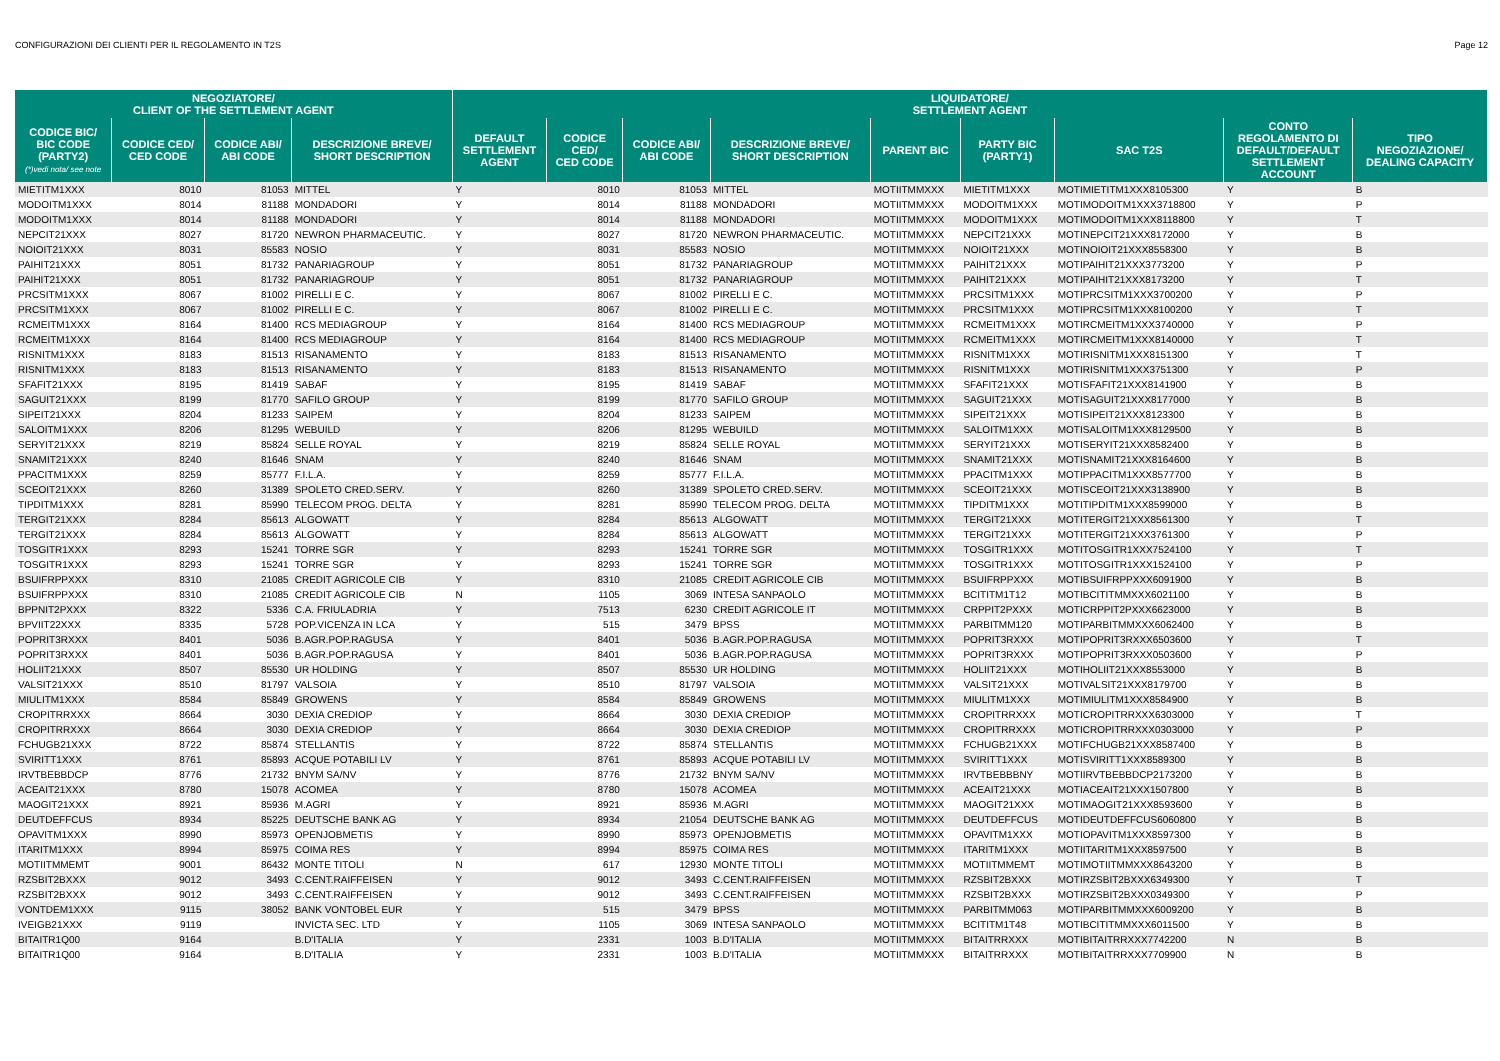CONFIGURAZIONI DEI CLIENTI PER IL REGOLAMENTO IN T2S Page 12
| NEGOZIATORE/ CLIENT OF THE SETTLEMENT AGENT | | | | LIQUIDATORE/ SETTLEMENT AGENT | | | | | | | | |
| --- | --- | --- | --- | --- | --- | --- | --- | --- | --- | --- | --- | --- |
| CODICE BIC/ BIC CODE (PARTY2) (*)vedi nota/ see note | CODICE CED/ CED CODE | CODICE ABI/ ABI CODE | DESCRIZIONE BREVE/ SHORT DESCRIPTION | DEFAULT SETTLEMENT AGENT | CODICE CED/ CED CODE | CODICE ABI/ ABI CODE | DESCRIZIONE BREVE/ SHORT DESCRIPTION | PARENT BIC | PARTY BIC (PARTY1) | SAC T2S | CONTO REGOLAMENTO DI DEFAULT/DEFAULT SETTLEMENT ACCOUNT | TIPO NEGOZIAZIONE/ DEALING CAPACITY |
| MIETITM1XXX | 8010 | 81053 | MITTEL | Y | 8010 | 81053 | MITTEL | MOTIITMMXXX | MIETITM1XXX | MOTIMIETITM1XXX8105300 | Y | B |
| MODOITM1XXX | 8014 | 81188 | MONDADORI | Y | 8014 | 81188 | MONDADORI | MOTIITMMXXX | MODOITM1XXX | MOTIMODOITM1XXX3718800 | Y | P |
| MODOITM1XXX | 8014 | 81188 | MONDADORI | Y | 8014 | 81188 | MONDADORI | MOTIITMMXXX | MODOITM1XXX | MOTIMODOITM1XXX8118800 | Y | T |
| NEPCIT21XXX | 8027 | 81720 | NEWRON PHARMACEUTIC. | Y | 8027 | 81720 | NEWRON PHARMACEUTIC. | MOTIITMMXXX | NEPCIT21XXX | MOTINEPCIT21XXX8172000 | Y | B |
| NOIOIT21XXX | 8031 | 85583 | NOSIO | Y | 8031 | 85583 | NOSIO | MOTIITMMXXX | NOIOIT21XXX | MOTINOIOIT21XXX8558300 | Y | B |
| PAIHIT21XXX | 8051 | 81732 | PANARIAGROUP | Y | 8051 | 81732 | PANARIAGROUP | MOTIITMMXXX | PAIHIT21XXX | MOTIPAIHIT21XXX3773200 | Y | P |
| PAIHIT21XXX | 8051 | 81732 | PANARIAGROUP | Y | 8051 | 81732 | PANARIAGROUP | MOTIITMMXXX | PAIHIT21XXX | MOTIPAIHIT21XXX8173200 | Y | T |
| PRCSITM1XXX | 8067 | 81002 | PIRELLI E C. | Y | 8067 | 81002 | PIRELLI E C. | MOTIITMMXXX | PRCSITM1XXX | MOTIPRCSITM1XXX3700200 | Y | P |
| PRCSITM1XXX | 8067 | 81002 | PIRELLI E C. | Y | 8067 | 81002 | PIRELLI E C. | MOTIITMMXXX | PRCSITM1XXX | MOTIPRCSITM1XXX8100200 | Y | T |
| RCMEITM1XXX | 8164 | 81400 | RCS MEDIAGROUP | Y | 8164 | 81400 | RCS MEDIAGROUP | MOTIITMMXXX | RCMEITM1XXX | MOTIRCMEITM1XXX3740000 | Y | P |
| RCMEITM1XXX | 8164 | 81400 | RCS MEDIAGROUP | Y | 8164 | 81400 | RCS MEDIAGROUP | MOTIITMMXXX | RCMEITM1XXX | MOTIRCMEITM1XXX8140000 | Y | T |
| RISNITM1XXX | 8183 | 81513 | RISANAMENTO | Y | 8183 | 81513 | RISANAMENTO | MOTIITMMXXX | RISNITM1XXX | MOTIRISNITM1XXX8151300 | Y | T |
| RISNITM1XXX | 8183 | 81513 | RISANAMENTO | Y | 8183 | 81513 | RISANAMENTO | MOTIITMMXXX | RISNITM1XXX | MOTIRISNITM1XXX3751300 | Y | P |
| SFAFIT21XXX | 8195 | 81419 | SABAF | Y | 8195 | 81419 | SABAF | MOTIITMMXXX | SFAFIT21XXX | MOTISFAFIT21XXX8141900 | Y | B |
| SAGUIT21XXX | 8199 | 81770 | SAFILO GROUP | Y | 8199 | 81770 | SAFILO GROUP | MOTIITMMXXX | SAGUIT21XXX | MOTISAGUIT21XXX8177000 | Y | B |
| SIPEIT21XXX | 8204 | 81233 | SAIPEM | Y | 8204 | 81233 | SAIPEM | MOTIITMMXXX | SIPEIT21XXX | MOTISIPEIT21XXX8123300 | Y | B |
| SALOITM1XXX | 8206 | 81295 | WEBUILD | Y | 8206 | 81295 | WEBUILD | MOTIITMMXXX | SALOITM1XXX | MOTISALOITM1XXX8129500 | Y | B |
| SERYIT21XXX | 8219 | 85824 | SELLE ROYAL | Y | 8219 | 85824 | SELLE ROYAL | MOTIITMMXXX | SERYIT21XXX | MOTISERYIT21XXX8582400 | Y | B |
| SNAMIT21XXX | 8240 | 81646 | SNAM | Y | 8240 | 81646 | SNAM | MOTIITMMXXX | SNAMIT21XXX | MOTISNAMIT21XXX8164600 | Y | B |
| PPACITM1XXX | 8259 | 85777 | F.I.L.A. | Y | 8259 | 85777 | F.I.L.A. | MOTIITMMXXX | PPACITM1XXX | MOTIPPACITM1XXX8577700 | Y | B |
| SCEOIT21XXX | 8260 | 31389 | SPOLETO CRED.SERV. | Y | 8260 | 31389 | SPOLETO CRED.SERV. | MOTIITMMXXX | SCEOIT21XXX | MOTISCEOIT21XXX3138900 | Y | B |
| TIPDITM1XXX | 8281 | 85990 | TELECOM PROG. DELTA | Y | 8281 | 85990 | TELECOM PROG. DELTA | MOTIITMMXXX | TIPDITM1XXX | MOTITIPDITM1XXX8599000 | Y | B |
| TERGIT21XXX | 8284 | 85613 | ALGOWATT | Y | 8284 | 85613 | ALGOWATT | MOTIITMMXXX | TERGIT21XXX | MOTITERGIT21XXX8561300 | Y | T |
| TERGIT21XXX | 8284 | 85613 | ALGOWATT | Y | 8284 | 85613 | ALGOWATT | MOTIITMMXXX | TERGIT21XXX | MOTITERGIT21XXX3761300 | Y | P |
| TOSGITR1XXX | 8293 | 15241 | TORRE SGR | Y | 8293 | 15241 | TORRE SGR | MOTIITMMXXX | TOSGITR1XXX | MOTITOSGITR1XXX7524100 | Y | T |
| TOSGITR1XXX | 8293 | 15241 | TORRE SGR | Y | 8293 | 15241 | TORRE SGR | MOTIITMMXXX | TOSGITR1XXX | MOTITOSGITR1XXX1524100 | Y | P |
| BSUIFRPPXXX | 8310 | 21085 | CREDIT AGRICOLE CIB | Y | 8310 | 21085 | CREDIT AGRICOLE CIB | MOTIITMMXXX | BSUIFRPPXXX | MOTIBSUIFRPPXXX6091900 | Y | B |
| BSUIFRPPXXX | 8310 | 21085 | CREDIT AGRICOLE CIB | N | 1105 | 3069 | INTESA SANPAOLO | MOTIITMMXXX | BCITITM1T12 | MOTIBCITITMMXXX6021100 | Y | B |
| BPPNIT2PXXX | 8322 | 5336 | C.A. FRIULADRIA | Y | 7513 | 6230 | CREDIT AGRICOLE IT | MOTIITMMXXX | CRPPIT2PXXX | MOTICRPPIT2PXXX6623000 | Y | B |
| BPVIIT22XXX | 8335 | 5728 | POP.VICENZA IN LCA | Y | 515 | 3479 | BPSS | MOTIITMMXXX | PARBITMM120 | MOTIPARBITMMXXX6062400 | Y | B |
| POPRIT3RXXX | 8401 | 5036 | B.AGR.POP.RAGUSA | Y | 8401 | 5036 | B.AGR.POP.RAGUSA | MOTIITMMXXX | POPRIT3RXXX | MOTIPOPRIT3RXXX6503600 | Y | T |
| POPRIT3RXXX | 8401 | 5036 | B.AGR.POP.RAGUSA | Y | 8401 | 5036 | B.AGR.POP.RAGUSA | MOTIITMMXXX | POPRIT3RXXX | MOTIPOPRIT3RXXX0503600 | Y | P |
| HOLIIT21XXX | 8507 | 85530 | UR HOLDING | Y | 8507 | 85530 | UR HOLDING | MOTIITMMXXX | HOLIIT21XXX | MOTIHOLIIT21XXX8553000 | Y | B |
| VALSIT21XXX | 8510 | 81797 | VALSOIA | Y | 8510 | 81797 | VALSOIA | MOTIITMMXXX | VALSIT21XXX | MOTIVALSIT21XXX8179700 | Y | B |
| MIULITM1XXX | 8584 | 85849 | GROWENS | Y | 8584 | 85849 | GROWENS | MOTIITMMXXX | MIULITM1XXX | MOTIMIULITM1XXX8584900 | Y | B |
| CROPITRRXXX | 8664 | 3030 | DEXIA CREDIOP | Y | 8664 | 3030 | DEXIA CREDIOP | MOTIITMMXXX | CROPITRRXXX | MOTICROPITRRXXX6303000 | Y | T |
| CROPITRRXXX | 8664 | 3030 | DEXIA CREDIOP | Y | 8664 | 3030 | DEXIA CREDIOP | MOTIITMMXXX | CROPITRRXXX | MOTICROPITRRXXX0303000 | Y | P |
| FCHUGB21XXX | 8722 | 85874 | STELLANTIS | Y | 8722 | 85874 | STELLANTIS | MOTIITMMXXX | FCHUGB21XXX | MOTIFCHUGB21XXX8587400 | Y | B |
| SVIRITT1XXX | 8761 | 85893 | ACQUE POTABILI LV | Y | 8761 | 85893 | ACQUE POTABILI LV | MOTIITMMXXX | SVIRITT1XXX | MOTISVIRITT1XXX8589300 | Y | B |
| IRVTBEBBDCP | 8776 | 21732 | BNYM SA/NV | Y | 8776 | 21732 | BNYM SA/NV | MOTIITMMXXX | IRVTBEBBBNY | MOTIIRVTBEBBDCP2173200 | Y | B |
| ACEAIT21XXX | 8780 | 15078 | ACOMEA | Y | 8780 | 15078 | ACOMEA | MOTIITMMXXX | ACEAIT21XXX | MOTIACEAIT21XXX1507800 | Y | B |
| MAOGIT21XXX | 8921 | 85936 | M.AGRI | Y | 8921 | 85936 | M.AGRI | MOTIITMMXXX | MAOGIT21XXX | MOTIMAOGIT21XXX8593600 | Y | B |
| DEUTDEFFCUS | 8934 | 85225 | DEUTSCHE BANK AG | Y | 8934 | 21054 | DEUTSCHE BANK AG | MOTIITMMXXX | DEUTDEFFCUS | MOTIDEUTDEFFCUS6060800 | Y | B |
| OPAVITM1XXX | 8990 | 85973 | OPENJOBMETIS | Y | 8990 | 85973 | OPENJOBMETIS | MOTIITMMXXX | OPAVITM1XXX | MOTIOPAVITM1XXX8597300 | Y | B |
| ITARITM1XXX | 8994 | 85975 | COIMA RES | Y | 8994 | 85975 | COIMA RES | MOTIITMMXXX | ITARITM1XXX | MOTIITARITM1XXX8597500 | Y | B |
| MOTIITMMEMT | 9001 | 86432 | MONTE TITOLI | N | 617 | 12930 | MONTE TITOLI | MOTIITMMXXX | MOTIITMMEMT | MOTIMOTIITMMXXX8643200 | Y | B |
| RZSBIT2BXXX | 9012 | 3493 | C.CENT.RAIFFEISEN | Y | 9012 | 3493 | C.CENT.RAIFFEISEN | MOTIITMMXXX | RZSBIT2BXXX | MOTIRZSBIT2BXXX6349300 | Y | T |
| RZSBIT2BXXX | 9012 | 3493 | C.CENT.RAIFFEISEN | Y | 9012 | 3493 | C.CENT.RAIFFEISEN | MOTIITMMXXX | RZSBIT2BXXX | MOTIRZSBIT2BXXX0349300 | Y | P |
| VONTDEM1XXX | 9115 | 38052 | BANK VONTOBEL EUR | Y | 515 | 3479 | BPSS | MOTIITMMXXX | PARBITMM063 | MOTIPARBITMMXXX6009200 | Y | B |
| IVEIGB21XXX | 9119 | | INVICTA SEC. LTD | Y | 1105 | 3069 | INTESA SANPAOLO | MOTIITMMXXX | BCITITM1T48 | MOTIBCITITMMXXX6011500 | Y | B |
| BITAITR1Q00 | 9164 | | B.D'ITALIA | Y | 2331 | 1003 | B.D'ITALIA | MOTIITMMXXX | BITAITRRXXX | MOTIBITAITRRXXX7742200 | N | B |
| BITAITR1Q00 | 9164 | | B.D'ITALIA | Y | 2331 | 1003 | B.D'ITALIA | MOTIITMMXXX | BITAITRRXXX | MOTIBITAITRRXXX7709900 | N | B |